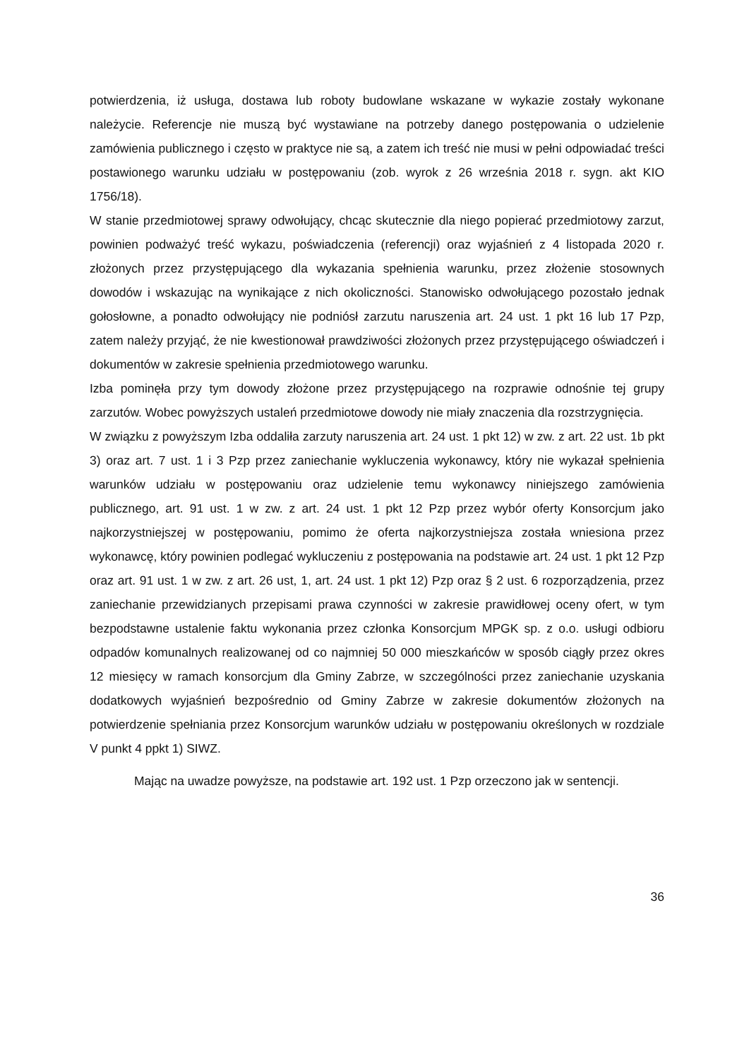potwierdzenia, iż usługa, dostawa lub roboty budowlane wskazane w wykazie zostały wykonane należycie. Referencje nie muszą być wystawiane na potrzeby danego postępowania o udzielenie zamówienia publicznego i często w praktyce nie są, a zatem ich treść nie musi w pełni odpowiadać treści postawionego warunku udziału w postępowaniu (zob. wyrok z 26 września 2018 r. sygn. akt KIO 1756/18).
W stanie przedmiotowej sprawy odwołujący, chcąc skutecznie dla niego popierać przedmiotowy zarzut, powinien podważyć treść wykazu, poświadczenia (referencji) oraz wyjaśnień z 4 listopada 2020 r. złożonych przez przystępującego dla wykazania spełnienia warunku, przez złożenie stosownych dowodów i wskazując na wynikające z nich okoliczności. Stanowisko odwołującego pozostało jednak gołosłowne, a ponadto odwołujący nie podniósł zarzutu naruszenia art. 24 ust. 1 pkt 16 lub 17 Pzp, zatem należy przyjąć, że nie kwestionował prawdziwości złożonych przez przystępującego oświadczeń i dokumentów w zakresie spełnienia przedmiotowego warunku.
Izba pominęła przy tym dowody złożone przez przystępującego na rozprawie odnośnie tej grupy zarzutów. Wobec powyższych ustaleń przedmiotowe dowody nie miały znaczenia dla rozstrzygnięcia.
W związku z powyższym Izba oddaliła zarzuty naruszenia art. 24 ust. 1 pkt 12) w zw. z art. 22 ust. 1b pkt 3) oraz art. 7 ust. 1 i 3 Pzp przez zaniechanie wykluczenia wykonawcy, który nie wykazał spełnienia warunków udziału w postępowaniu oraz udzielenie temu wykonawcy niniejszego zamówienia publicznego, art. 91 ust. 1 w zw. z art. 24 ust. 1 pkt 12 Pzp przez wybór oferty Konsorcjum jako najkorzystniejszej w postępowaniu, pomimo że oferta najkorzystniejsza została wniesiona przez wykonawcę, który powinien podlegać wykluczeniu z postępowania na podstawie art. 24 ust. 1 pkt 12 Pzp oraz art. 91 ust. 1 w zw. z art. 26 ust, 1, art. 24 ust. 1 pkt 12) Pzp oraz § 2 ust. 6 rozporządzenia, przez zaniechanie przewidzianych przepisami prawa czynności w zakresie prawidłowej oceny ofert, w tym bezpodstawne ustalenie faktu wykonania przez członka Konsorcjum MPGK sp. z o.o. usługi odbioru odpadów komunalnych realizowanej od co najmniej 50 000 mieszkańców w sposób ciągły przez okres 12 miesięcy w ramach konsorcjum dla Gminy Zabrze, w szczególności przez zaniechanie uzyskania dodatkowych wyjaśnień bezpośrednio od Gminy Zabrze w zakresie dokumentów złożonych na potwierdzenie spełniania przez Konsorcjum warunków udziału w postępowaniu określonych w rozdziale V punkt 4 ppkt 1) SIWZ.
Mając na uwadze powyższe, na podstawie art. 192 ust. 1 Pzp orzeczono jak w sentencji.
36